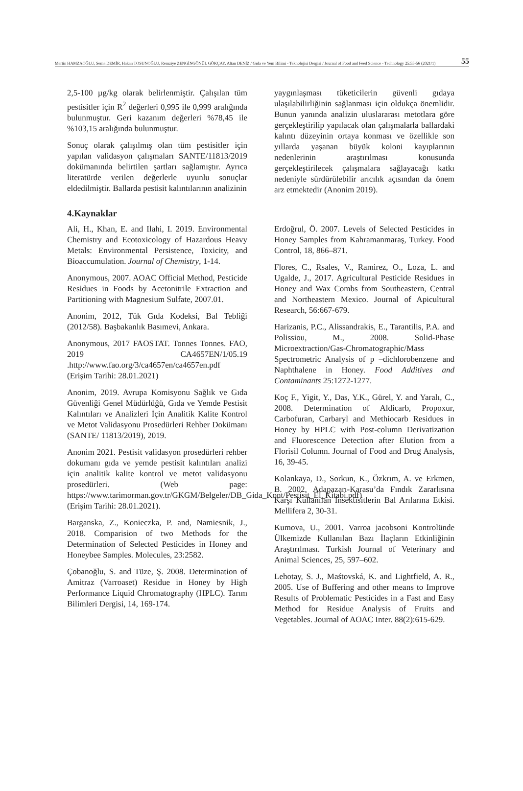Mertin HAMZAOĞLU, Sema DEMİR, Hakan TOSUNOĞLU, Remziye ZENGİNGÖNÜL GÖKÇAY, Altan DENİZ / Gıda ve Yem Bilimi - Teknolojisi Dergisi / Journal of Food and Feed Science - Technology 25:55-56 (2021/1) 55
2,5-100 µg/kg olarak belirlenmiştir. Çalışılan tüm pestisitler için R<sup>2</sup> değerleri 0,995 ile 0,999 aralığında bulunmuştur. Geri kazanım değerleri %78,45 ile %103,15 aralığında bulunmuştur.
Sonuç olarak çalışılmış olan tüm pestisitler için yapılan validasyon çalışmaları SANTE/11813/2019 dokümanında belirtilen şartları sağlamıştır. Ayrıca literatürde verilen değerlerle uyunlu sonuçlar eldedilmiştir. Ballarda pestisit kalıntılarının analizinin
yaygınlaşması tüketicilerin güvenli gıdaya ulaşılabilirliğinin sağlanması için oldukça önemlidir. Bunun yanında analizin uluslararası metotlara göre gerçekleştirilip yapılacak olan çalışmalarla ballardaki kalıntı düzeyinin ortaya konması ve özellikle son yıllarda yaşanan büyük koloni kayıplarının nedenlerinin araştırılması konusunda gerçekleştirilecek çalışmalara sağlayacağı katkı nedeniyle sürdürülebilir arıcılık açısından da önem arz etmektedir (Anonim 2019).
4.Kaynaklar
Ali, H., Khan, E. and Ilahi, I. 2019. Environmental Chemistry and Ecotoxicology of Hazardous Heavy Metals: Environmental Persistence, Toxicity, and Bioaccumulation. Journal of Chemistry, 1-14.
Anonymous, 2007. AOAC Official Method, Pesticide Residues in Foods by Acetonitrile Extraction and Partitioning with Magnesium Sulfate, 2007.01.
Anonim, 2012, Tük Gıda Kodeksi, Bal Tebliği (2012/58). Başbakanlık Basımevi, Ankara.
Anonymous, 2017 FAOSTAT. Tonnes Tonnes. FAO, 2019 CA4657EN/1/05.19 .http://www.fao.org/3/ca4657en/ca4657en.pdf (Erişim Tarihi: 28.01.2021)
Anonim, 2019. Avrupa Komisyonu Sağlık ve Gıda Güvenliği Genel Müdürlüğü, Gıda ve Yemde Pestisit Kalıntıları ve Analizleri İçin Analitik Kalite Kontrol ve Metot Validasyonu Prosedürleri Rehber Dokümanı (SANTE/ 11813/2019), 2019.
Anonim 2021. Pestisit validasyon prosedürleri rehber dokumanı gıda ve yemde pestisit kalıntıları analizi için analitik kalite kontrol ve metot validasyonu prosedürleri. (Web page: https://www.tarimorman.gov.tr/GKGM/Belgeler/DB_Gida_Kont/Pestisit_El_Kitabi.pdf) (Erişim Tarihi: 28.01.2021).
Barganska, Z., Konieczka, P. and, Namiesnik, J., 2018. Comparision of two Methods for the Determination of Selected Pesticides in Honey and Honeybee Samples. Molecules, 23:2582.
Çobanoğlu, S. and Tüze, Ş. 2008. Determination of Amitraz (Varroaset) Residue in Honey by High Performance Liquid Chromatography (HPLC). Tarım Bilimleri Dergisi, 14, 169-174.
Erdoğrul, Ö. 2007. Levels of Selected Pesticides in Honey Samples from Kahramanmaraş, Turkey. Food Control, 18, 866–871.
Flores, C., Rsales, V., Ramirez, O., Loza, L. and Ugalde, J., 2017. Agricultural Pesticide Residues in Honey and Wax Combs from Southeastern, Central and Northeastern Mexico. Journal of Apicultural Research, 56:667-679.
Harizanis, P.C., Alissandrakis, E., Tarantilis, P.A. and Polissiou, M., 2008. Solid-Phase Microextraction/Gas-Chromatographic/Mass Spectrometric Analysis of p –dichlorobenzene and Naphthalene in Honey. Food Additives and Contaminants 25:1272-1277.
Koç F., Yigit, Y., Das, Y.K., Gürel, Y. and Yaralı, C., 2008. Determination of Aldicarb, Propoxur, Carbofuran, Carbaryl and Methiocarb Residues in Honey by HPLC with Post-column Derivatization and Fluorescence Detection after Elution from a Florisil Column. Journal of Food and Drug Analysis, 16, 39-45.
Kolankaya, D., Sorkun, K., Özkrım, A. ve Erkmen, B. 2002. Adapazarı-Karasu’da Fındık Zararlısına Karşı Kullanılan İnsektisitlerin Bal Arılarına Etkisi. Mellifera 2, 30-31.
Kumova, U., 2001. Varroa jacobsoni Kontrolünde Ülkemizde Kullanılan Bazı İlaçların Etkinliğinin Araştırılması. Turkish Journal of Veterinary and Animal Sciences, 25, 597–602.
Lehotay, S. J., Maśtovská, K. and Lightfield, A. R., 2005. Use of Buffering and other means to Improve Results of Problematic Pesticides in a Fast and Easy Method for Residue Analysis of Fruits and Vegetables. Journal of AOAC Inter. 88(2):615-629.